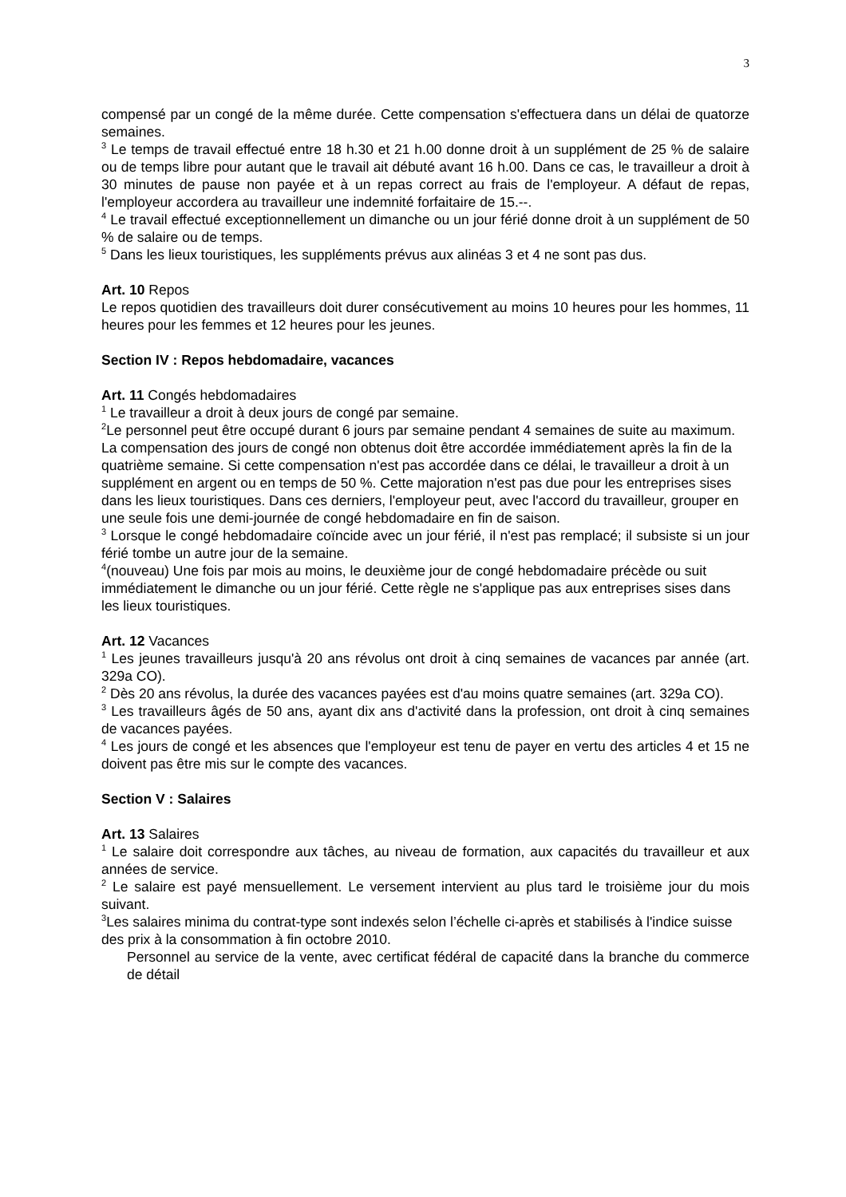3
compensé par un congé de la même durée. Cette compensation s'effectuera dans un délai de quatorze semaines.
<sup>3</sup> Le temps de travail effectué entre 18 h.30 et 21 h.00 donne droit à un supplément de 25 % de salaire ou de temps libre pour autant que le travail ait débuté avant 16 h.00. Dans ce cas, le travailleur a droit à 30 minutes de pause non payée et à un repas correct au frais de l'employeur. A défaut de repas, l'employeur accordera au travailleur une indemnité forfaitaire de 15.--.
<sup>4</sup> Le travail effectué exceptionnellement un dimanche ou un jour férié donne droit à un supplément de 50 % de salaire ou de temps.
<sup>5</sup> Dans les lieux touristiques, les suppléments prévus aux alinéas 3 et 4 ne sont pas dus.
Art. 10 Repos
Le repos quotidien des travailleurs doit durer consécutivement au moins 10 heures pour les hommes, 11 heures pour les femmes et 12 heures pour les jeunes.
Section IV : Repos hebdomadaire, vacances
Art. 11 Congés hebdomadaires
<sup>1</sup> Le travailleur a droit à deux jours de congé par semaine.
<sup>2</sup> Le personnel peut être occupé durant 6 jours par semaine pendant 4 semaines de suite au maximum. La compensation des jours de congé non obtenus doit être accordée immédiatement après la fin de la quatrième semaine. Si cette compensation n'est pas accordée dans ce délai, le travailleur a droit à un supplément en argent ou en temps de 50 %. Cette majoration n'est pas due pour les entreprises sises dans les lieux touristiques. Dans ces derniers, l'employeur peut, avec l'accord du travailleur, grouper en une seule fois une demi-journée de congé hebdomadaire en fin de saison.
<sup>3</sup> Lorsque le congé hebdomadaire coïncide avec un jour férié, il n'est pas remplacé; il subsiste si un jour férié tombe un autre jour de la semaine.
<sup>4</sup> (nouveau) Une fois par mois au moins, le deuxième jour de congé hebdomadaire précède ou suit immédiatement le dimanche ou un jour férié. Cette règle ne s'applique pas aux entreprises sises dans les lieux touristiques.
Art. 12 Vacances
<sup>1</sup> Les jeunes travailleurs jusqu'à 20 ans révolus ont droit à cinq semaines de vacances par année (art. 329a CO).
<sup>2</sup> Dès 20 ans révolus, la durée des vacances payées est d'au moins quatre semaines (art. 329a CO).
<sup>3</sup> Les travailleurs âgés de 50 ans, ayant dix ans d'activité dans la profession, ont droit à cinq semaines de vacances payées.
<sup>4</sup> Les jours de congé et les absences que l'employeur est tenu de payer en vertu des articles 4 et 15 ne doivent pas être mis sur le compte des vacances.
Section V : Salaires
Art. 13 Salaires
<sup>1</sup> Le salaire doit correspondre aux tâches, au niveau de formation, aux capacités du travailleur et aux années de service.
<sup>2</sup> Le salaire est payé mensuellement. Le versement intervient au plus tard le troisième jour du mois suivant.
<sup>3</sup> Les salaires minima du contrat-type sont indexés selon l’échelle ci-après et stabilisés à l'indice suisse des prix à la consommation à fin octobre 2010.
Personnel au service de la vente, avec certificat fédéral de capacité dans la branche du commerce de détail